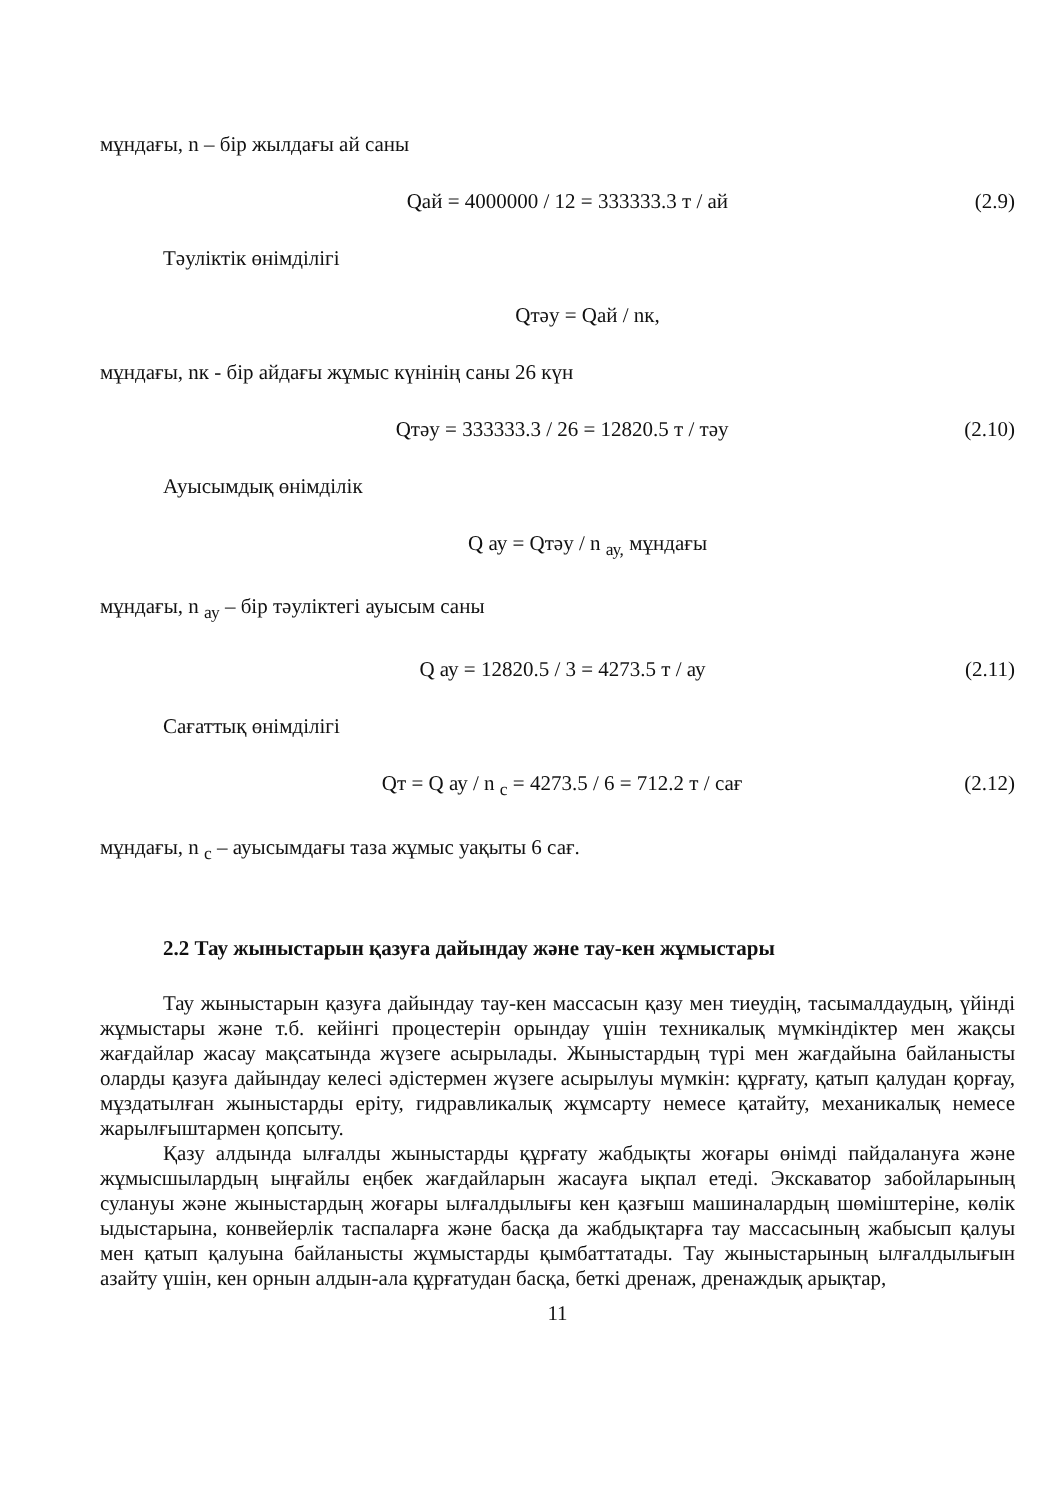мұндағы, n – бір жылдағы ай саны
Qай = 4000000 / 12 = 333333.3 т / ай (2.9)
Тәуліктік өнімділігі
Qтәу = Qай / nк,
мұндағы, nк - бір айдағы жұмыс күнінің саны 26 күн
Qтәу = 333333.3 / 26 = 12820.5 т / тәу (2.10)
Ауысымдық өнімділік
Q ау = Qтәу / n <sub>ау,</sub> мұндағы
мұндағы, n <sub>ау</sub> – бір тәуліктегі ауысым саны
Q ау = 12820.5 / 3 = 4273.5 т / ау (2.11)
Сағаттық өнімділігі
Qт = Q ау / n <sub>с</sub> = 4273.5 / 6 = 712.2 т / сағ (2.12)
мұндағы, n <sub>с</sub> – ауысымдағы таза жұмыс уақыты 6 сағ.
2.2 Тау жыныстарын қазуға дайындау және тау-кен жұмыстары
Тау жыныстарын қазуға дайындау тау-кен массасын қазу мен тиеудің, тасымалдаудың, үйінді жұмыстары және т.б. кейінгі процестерін орындау үшін техникалық мүмкіндіктер мен жақсы жағдайлар жасау мақсатында жүзеге асырылады. Жыныстардың түрі мен жағдайына байланысты оларды қазуға дайындау келесі әдістермен жүзеге асырылуы мүмкін: құрғату, қатып қалудан қорғау, мұздатылған жыныстарды еріту, гидравликалық жұмсарту немесе қатайту, механикалық немесе жарылғыштармен қопсыту.
Қазу алдында ылғалды жыныстарды құрғату жабдықты жоғары өнімді пайдалануға және жұмысшылардың ыңғайлы еңбек жағдайларын жасауға ықпал етеді. Экскаватор забойларының сулануы және жыныстардың жоғары ылғалдылығы кен қазғыш машиналардың шөміштеріне, көлік ыдыстарына, конвейерлік таспаларға және басқа да жабдықтарға тау массасының жабысып қалуы мен қатып қалуына байланысты жұмыстарды қымбаттатады. Тау жыныстарының ылғалдылығын азайту үшін, кен орнын алдын-ала құрғатудан басқа, беткі дренаж, дренаждық арықтар,
11